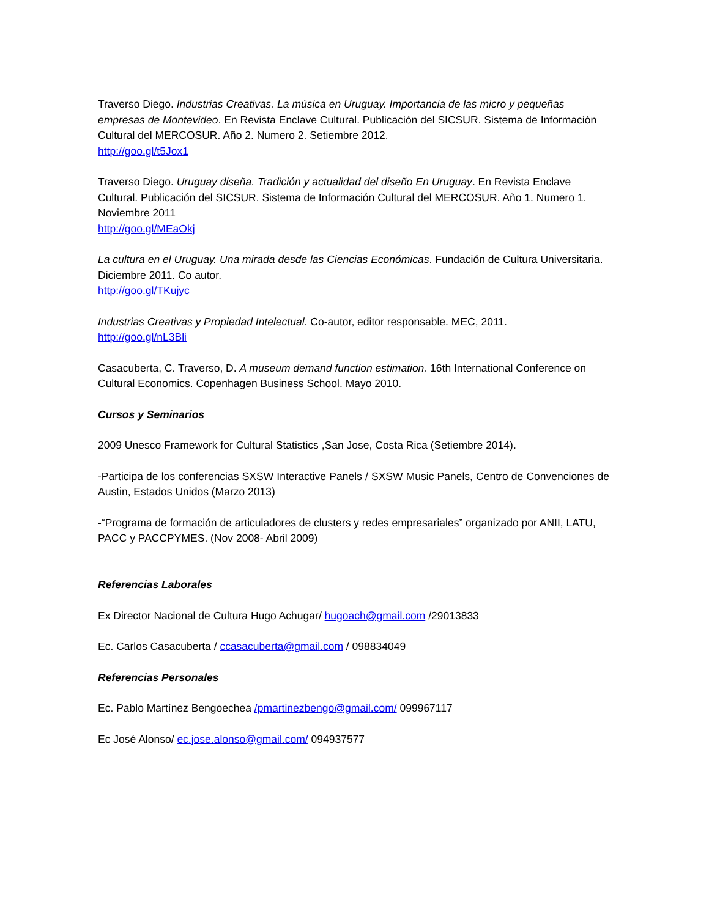Traverso Diego. Industrias Creativas. La música en Uruguay. Importancia de las micro y pequeñas empresas de Montevideo. En Revista Enclave Cultural. Publicación del SICSUR. Sistema de Información Cultural del MERCOSUR. Año 2. Numero 2. Setiembre 2012.
http://goo.gl/t5Jox1
Traverso Diego. Uruguay diseña. Tradición y actualidad del diseño En Uruguay. En Revista Enclave Cultural. Publicación del SICSUR. Sistema de Información Cultural del MERCOSUR. Año 1. Numero 1. Noviembre 2011
http://goo.gl/MEaOkj
La cultura en el Uruguay. Una mirada desde las Ciencias Económicas. Fundación de Cultura Universitaria. Diciembre 2011. Co autor.
http://goo.gl/TKujyc
Industrias Creativas y Propiedad Intelectual. Co-autor, editor responsable. MEC, 2011.
http://goo.gl/nL3Bli
Casacuberta, C. Traverso, D. A museum demand function estimation. 16th International Conference on Cultural Economics. Copenhagen Business School. Mayo 2010.
Cursos y Seminarios
2009 Unesco Framework for Cultural Statistics ,San Jose, Costa Rica (Setiembre 2014).
-Participa de los conferencias SXSW Interactive Panels / SXSW Music Panels, Centro de Convenciones de Austin, Estados Unidos (Marzo 2013)
-“Programa de formación de articuladores de clusters y redes empresariales” organizado por ANII, LATU, PACC y PACCPYMES. (Nov 2008- Abril 2009)
Referencias Laborales
Ex Director Nacional de Cultura Hugo Achugar/ hugoach@gmail.com /29013833
Ec. Carlos Casacuberta / ccasacuberta@gmail.com / 098834049
Referencias Personales
Ec. Pablo Martínez Bengoechea /pmartinezbengo@gmail.com/ 099967117
Ec José Alonso/ ec.jose.alonso@gmail.com/ 094937577